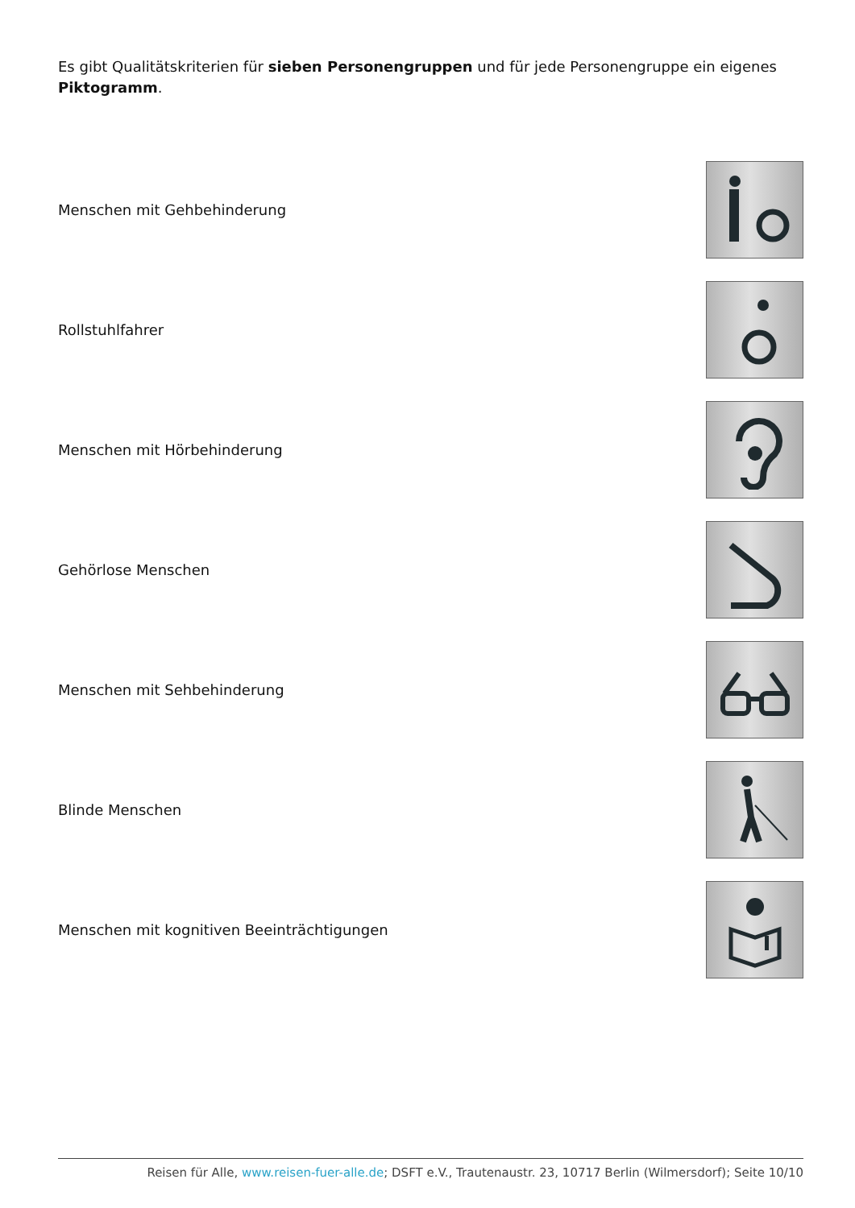Es gibt Qualitätskriterien für sieben Personengruppen und für jede Personengruppe ein eigenes Piktogramm.
Menschen mit Gehbehinderung
Rollstuhlfahrer
Menschen mit Hörbehinderung
Gehörlose Menschen
Menschen mit Sehbehinderung
Blinde Menschen
Menschen mit kognitiven Beeinträchtigungen
Reisen für Alle, www.reisen-fuer-alle.de; DSFT e.V., Trautenaustr. 23, 10717 Berlin (Wilmersdorf); Seite 10/10